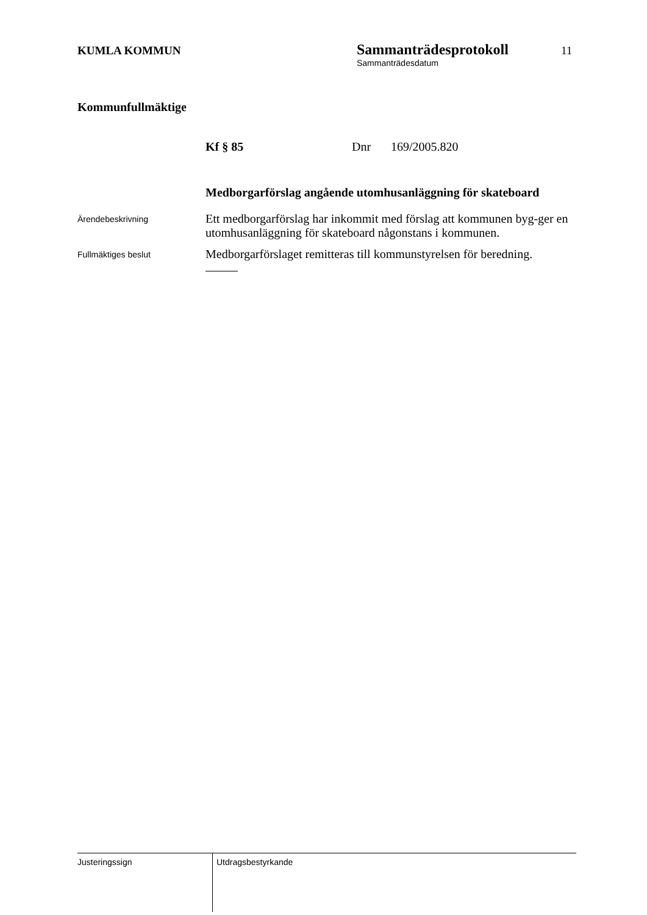KUMLA KOMMUN
Sammanträdesprotokoll
Sammanträdesdatum
11
Kommunfullmäktige
Kf § 85 Dnr 169/2005.820
Medborgarförslag angående utomhusanläggning för skateboard
Ärendebeskrivning
Ett medborgarförslag har inkommit med förslag att kommunen byg-ger en utomhusanläggning för skateboard någonstans i kommunen.
Fullmäktiges beslut
Medborgarförslaget remitteras till kommunstyrelsen för beredning.
Justeringssign
Utdragsbestyrkande